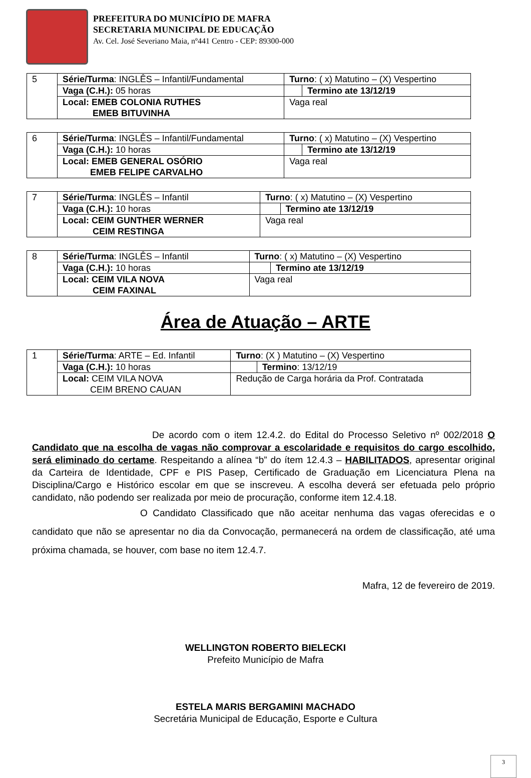PREFEITURA DO MUNICÍPIO DE MAFRA
SECRETARIA MUNICIPAL DE EDUCAÇÃO
Av. Cel. José Severiano Maia, nº441 Centro - CEP: 89300-000
| 5 | Série/Turma : INGLÊS – Infantil/Fundamental | Turno : ( x) Matutino – (X) Vespertino | |
| | Vaga (C.H.): 05 horas | | Termino ate 13/12/19 |
| | Local: EMEB COLONIA RUTHES EMEB BITUVINHA | Vaga real | |
| 6 | Série/Turma : INGLÊS – Infantil/Fundamental | Turno : ( x) Matutino – (X) Vespertino | |
| | Vaga (C.H.): 10 horas | | Termino ate 13/12/19 |
| | Local: EMEB GENERAL OSÓRIO EMEB FELIPE CARVALHO | Vaga real | |
| 7 | Série/Turma : INGLÊS – Infantil | Turno : ( x) Matutino – (X) Vespertino | |
| | Vaga (C.H.): 10 horas | | Termino ate 13/12/19 |
| | Local: CEIM GUNTHER WERNER CEIM RESTINGA | Vaga real | |
| 8 | Série/Turma : INGLÊS – Infantil | Turno : ( x) Matutino – (X) Vespertino | |
| | Vaga (C.H.): 10 horas | | Termino ate 13/12/19 |
| | Local: CEIM VILA NOVA CEIM FAXINAL | Vaga real | |
Área de Atuação – ARTE
| 1 | Série/Turma : ARTE – Ed. Infantil | Turno : (X ) Matutino – (X) Vespertino | |
| | Vaga (C.H.): 10 horas | | Termino : 13/12/19 |
| | Local: CEIM VILA NOVA CEIM BRENO CAUAN | Redução de Carga horária da Prof. Contratada | |
De acordo com o item 12.4.2. do Edital do Processo Seletivo nº 002/2018 O Candidato que na escolha de vagas não comprovar a escolaridade e requisitos do cargo escolhido, será eliminado do certame. Respeitando a alínea “b” do ítem 12.4.3 – HABILITADOS, apresentar original da Carteira de Identidade, CPF e PIS Pasep, Certificado de Graduação em Licenciatura Plena na Disciplina/Cargo e Histórico escolar em que se inscreveu. A escolha deverá ser efetuada pelo próprio candidato, não podendo ser realizada por meio de procuração, conforme item 12.4.18.
O Candidato Classificado que não aceitar nenhuma das vagas oferecidas e o candidato que não se apresentar no dia da Convocação, permanecerá na ordem de classificação, até uma próxima chamada, se houver, com base no item 12.4.7.
Mafra, 12 de fevereiro de 2019.
WELLINGTON ROBERTO BIELECKI
Prefeito Município de Mafra
ESTELA MARIS BERGAMINI MACHADO
Secretária Municipal de Educação, Esporte e Cultura
3